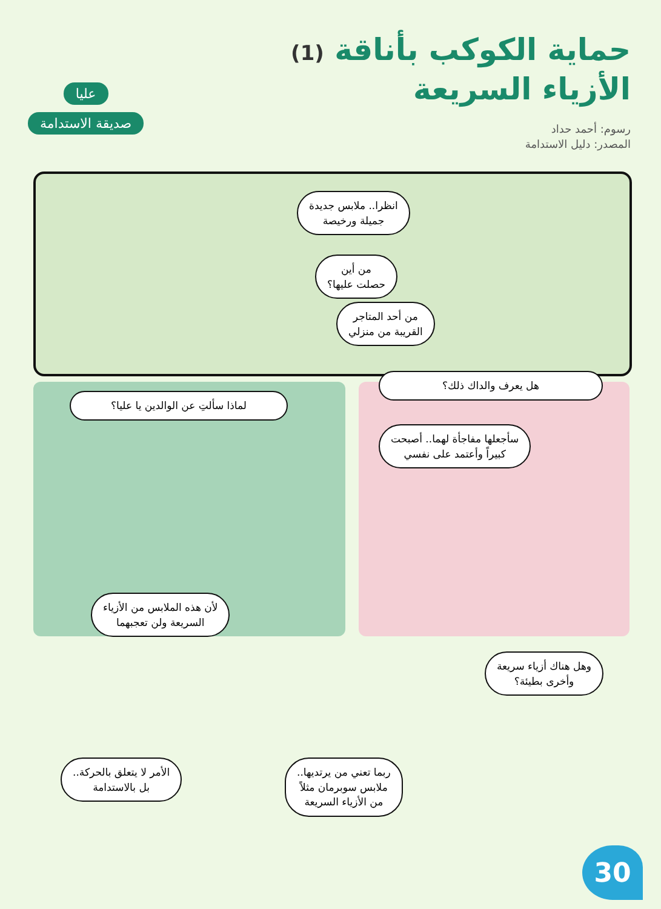حماية الكوكب بأناقة (1)
الأزياء السريعة
رسوم: أحمد حداد
المصدر: دليل الاستدامة
عليا
صديقة الاستدامة
انظرا.. ملابس جديدة
جميلة ورخيصة
من أين
حصلت عليها؟
من أحد المتاجر
القريبة من منزلي
هل يعرف والداك ذلك؟
سأجعلها مفاجأة لهما.. أصبحت
كبيراً وأعتمد على نفسي
لماذا سألتِ عن الوالدين يا عليا؟
لأن هذه الملابس من الأزياء
السريعة ولن تعجبهما
وهل هناك أزياء سريعة
وأخرى بطيئة؟
الأمر لا يتعلق بالحركة..
بل بالاستدامة
ربما تعني من يرتديها..
ملابس سوبرمان مثلاً
من الأزياء السريعة
30